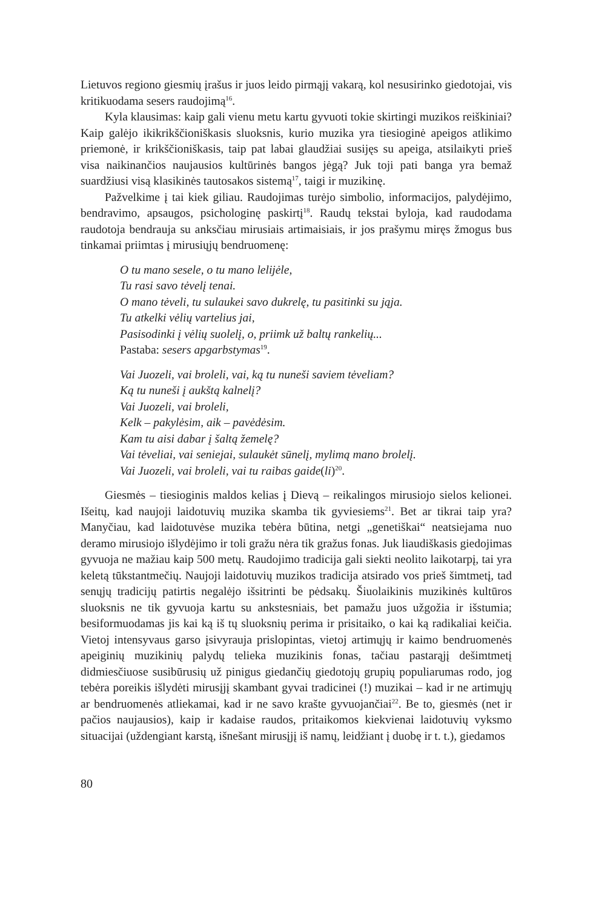Lietuvos regiono giesmių įrašus ir juos leido pirmąjį vakarą, kol nesusirinko giedotojai, vis kritikuodama sesers raudojimą<sup>16</sup>.
Kyla klausimas: kaip gali vienu metu kartu gyvuoti tokie skirtingi muzikos reiškiniai? Kaip galėjo ikikrikščioniškasis sluoksnis, kurio muzika yra tiesioginė apeigos atlikimo priemonė, ir krikščioniškasis, taip pat labai glaudžiai susijęs su apeiga, atsilaikyti prieš visa naikinančios naujausios kultūrinės bangos jėgą? Juk toji pati banga yra bemaž suardžiusi visą klasikinės tautosakos sistemą<sup>17</sup>, taigi ir muzikinę.
Pažvelkime į tai kiek giliau. Raudojimas turėjo simbolio, informacijos, palydėjimo, bendravimo, apsaugos, psichologinę paskirtį<sup>18</sup>. Raudų tekstai byloja, kad raudodama raudotoja bendrauja su anksčiau mirusiais artimaisiais, ir jos prašymu miręs žmogus bus tinkamai priimtas į mirusiųjų bendruomenę:
O tu mano sesele, o tu mano lelijėle,
Tu rasi savo tėvelį tenai.
O mano tėveli, tu sulaukei savo dukrelę, tu pasitinki su jąja.
Tu atkelki vėlių vartelius jai,
Pasisodinki į vėlių suolelį, o, priimk už baltų rankelių...
Pastaba: sesers apgarbstymas<sup>19</sup>.
Vai Juozeli, vai broleli, vai, ką tu nuneši saviem tėveliam?
Ką tu nuneši į aukštą kalnelį?
Vai Juozeli, vai broleli,
Kelk – pakylėsim, aik – pavėdėsim.
Kam tu aisi dabar į šaltą žemelę?
Vai tėveliai, vai seniejai, sulaukėt sūnelį, mylimą mano brolelį.
Vai Juozeli, vai broleli, vai tu raibas gaide(li)<sup>20</sup>.
Giesmės – tiesioginis maldos kelias į Dievą – reikalingos mirusiojo sielos kelionei. Išeitų, kad naujoji laidotuvių muzika skamba tik gyviesiems<sup>21</sup>. Bet ar tikrai taip yra? Manyčiau, kad laidotuvėse muzika tebėra būtina, netgi „genetiškai“ neatsiejama nuo deramo mirusiojo išlydėjimo ir toli gražu nėra tik gražus fonas. Juk liaudiškasis giedojimas gyvuoja ne mažiau kaip 500 metų. Raudojimo tradicija gali siekti neolito laikotarpį, tai yra keletą tūkstantmečių. Naujoji laidotuvių muzikos tradicija atsirado vos prieš šimtmetį, tad senųjų tradicijų patirtis negalėjo išsitrinti be pėdsakų. Šiuolaikinis muzikinės kultūros sluoksnis ne tik gyvuoja kartu su ankstesniais, bet pamažu juos užgožia ir išstumia; besiformuodamas jis kai ką iš tų sluoksnių perima ir prisitaiko, o kai ką radikaliai keičia. Vietoj intensyvaus garso įsivyrauja prislopintas, vietoj artimųjų ir kaimo bendruomenės apeiginių muzikinių palydų telieka muzikinis fonas, tačiau pastarąjį dešimtmetį didmiesčiuose susibūrusių už pinigus giedančių giedotojų grupių populiarumas rodo, jog tebėra poreikis išlydėti mirusįjį skambant gyvai tradicinei (!) muzikai – kad ir ne artimųjų ar bendruomenės atliekamai, kad ir ne savo krašte gyvuojančiai<sup>22</sup>. Be to, giesmės (net ir pačios naujausios), kaip ir kadaise raudos, pritaikomos kiekvienai laidotuvių vyksmo situacijai (uždengiant karstą, išnešant mirusįjį iš namų, leidžiant į duobę ir t. t.), giedamos
80